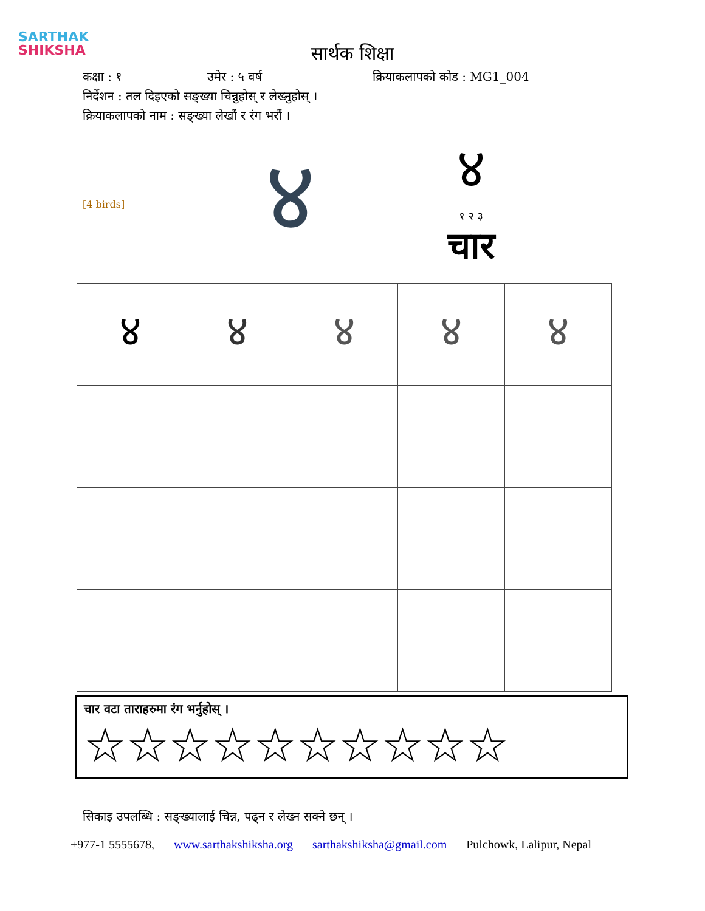SARTHAK
SHIKSHA
सार्थक शिक्षा
कक्षा : १ उमेर : ५ वर्ष क्रियाकलापको कोड : MG1_004
निर्देशन : तल दिइएको सङ्ख्या चिन्नुहोस् र लेख्नुहोस् ।
क्रियाकलापको नाम : सङ्ख्या लेखौं र रंग भरौं ।
[4 birds]
४
४
१ २ ३
चार
| ४ | ४ | ४ | ४ | ४ |
चार वटा ताराहरुमा रंग भर्नुहोस् ।
☆☆☆☆☆☆☆☆☆☆
सिकाइ उपलब्धि : सङ्ख्यालाई चिन्न, पढ्न र लेख्न सक्ने छन् ।
+977-1 5555678, www.sarthakshiksha.org sarthakshiksha@gmail.com Pulchowk, Lalipur, Nepal